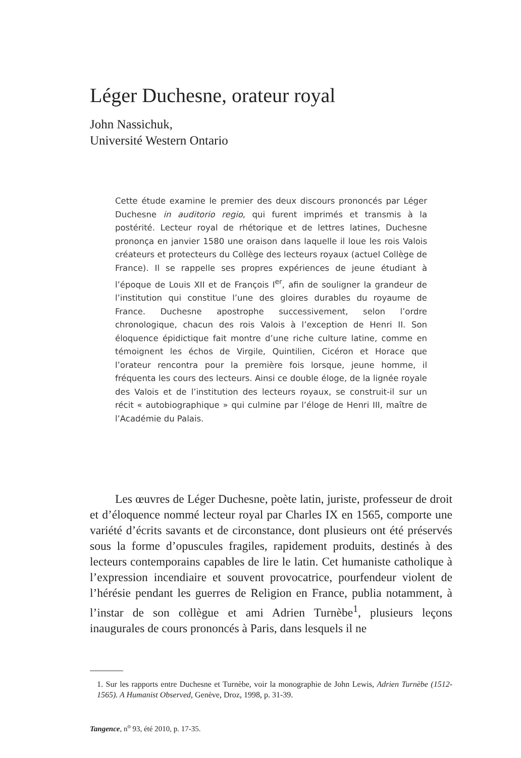Léger Duchesne, orateur royal
John Nassichuk,
Université Western Ontario
Cette étude examine le premier des deux discours prononcés par Léger Duchesne in auditorio regio, qui furent imprimés et transmis à la postérité. Lecteur royal de rhétorique et de lettres latines, Duchesne prononça en janvier 1580 une oraison dans laquelle il loue les rois Valois créateurs et protecteurs du Collège des lecteurs royaux (actuel Collège de France). Il se rappelle ses propres expériences de jeune étudiant à l’époque de Louis XII et de François I<sup>er</sup>, afin de souligner la grandeur de l’institution qui constitue l’une des gloires durables du royaume de France. Duchesne apostrophe successivement, selon l’ordre chronologique, chacun des rois Valois à l’exception de Henri II. Son éloquence épidictique fait montre d’une riche culture latine, comme en témoignent les échos de Virgile, Quintilien, Cicéron et Horace que l’orateur rencontra pour la première fois lorsque, jeune homme, il fréquenta les cours des lecteurs. Ainsi ce double éloge, de la lignée royale des Valois et de l’institution des lecteurs royaux, se construit-il sur un récit « autobiographique » qui culmine par l’éloge de Henri III, maître de l’Académie du Palais.
Les œuvres de Léger Duchesne, poète latin, juriste, professeur de droit et d’éloquence nommé lecteur royal par Charles IX en 1565, comporte une variété d’écrits savants et de circonstance, dont plusieurs ont été préservés sous la forme d’opuscules fragiles, rapidement produits, destinés à des lecteurs contemporains capables de lire le latin. Cet humaniste catholique à l’expression incendiaire et souvent provocatrice, pourfendeur violent de l’hérésie pendant les guerres de Religion en France, publia notamment, à l’instar de son collègue et ami Adrien Turnèbe<sup>1</sup>, plusieurs leçons inaugurales de cours prononcés à Paris, dans lesquels il ne
1. Sur les rapports entre Duchesne et Turnèbe, voir la monographie de John Lewis, Adrien Turnèbe (1512-1565). A Humanist Observed, Genève, Droz, 1998, p. 31-39.
Tangence, n<sup>o</sup> 93, été 2010, p. 17-35.